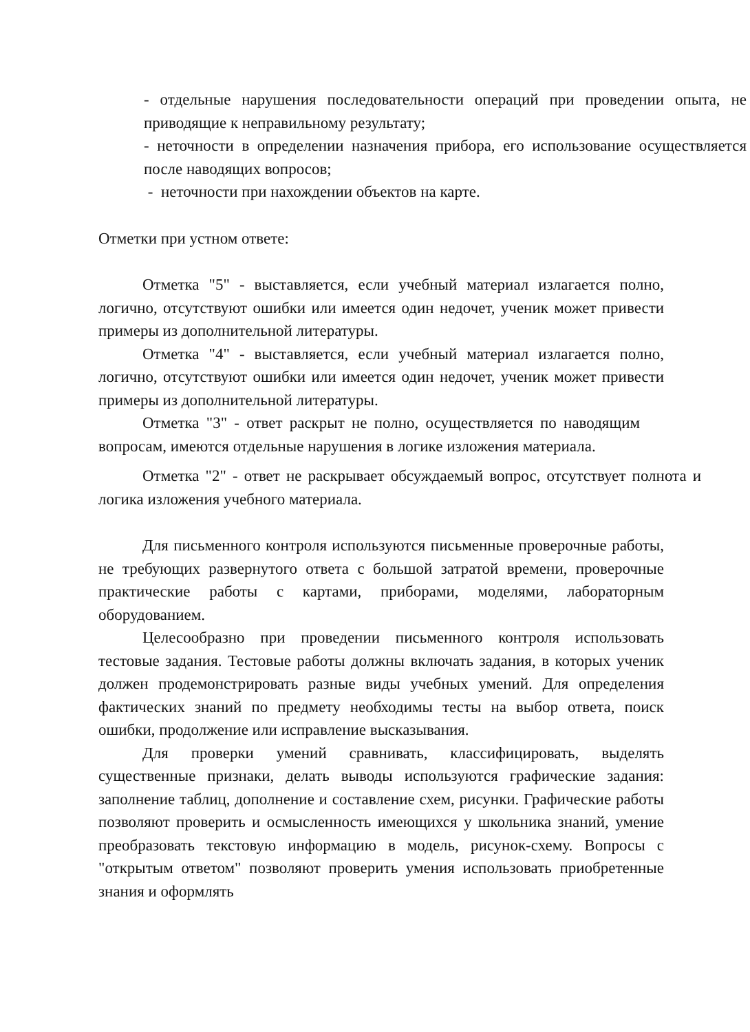- отдельные нарушения последовательности операций при проведении опыта, не приводящие к неправильному результату;
- неточности в определении назначения прибора, его использование осуществляется после наводящих вопросов;
- неточности при нахождении объектов на карте.
Отметки при устном ответе:
Отметка "5" - выставляется, если учебный материал излагается полно, логично, отсутствуют ошибки или имеется один недочет, ученик может привести примеры из дополнительной литературы.
Отметка "4" - выставляется, если учебный материал излагается полно, логично, отсутствуют ошибки или имеется один недочет, ученик может привести примеры из дополнительной литературы.
Отметка "3" - ответ раскрыт не полно, осуществляется по наводящим вопросам, имеются отдельные нарушения в логике изложения материала.
Отметка "2" - ответ не раскрывает обсуждаемый вопрос, отсутствует полнота и логика изложения учебного материала.
Для письменного контроля используются письменные проверочные работы, не требующих развернутого ответа с большой затратой времени, проверочные практические работы с картами, приборами, моделями, лабораторным оборудованием.
Целесообразно при проведении письменного контроля использовать тестовые задания. Тестовые работы должны включать задания, в которых ученик должен продемонстрировать разные виды учебных умений. Для определения фактических знаний по предмету необходимы тесты на выбор ответа, поиск ошибки, продолжение или исправление высказывания.
Для проверки умений сравнивать, классифицировать, выделять существенные признаки, делать выводы используются графические задания: заполнение таблиц, дополнение и составление схем, рисунки. Графические работы позволяют проверить и осмысленность имеющихся у школьника знаний, умение преобразовать текстовую информацию в модель, рисунок-схему. Вопросы с "открытым ответом" позволяют проверить умения использовать приобретенные знания и оформлять